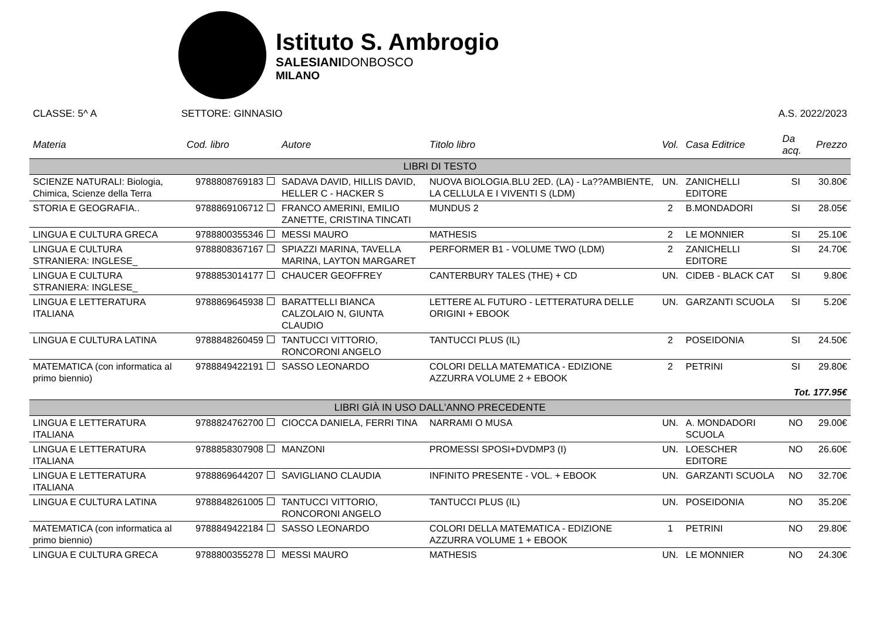Istituto S. Ambrogio
SALESIANIDONBOSCO
MILANO
CLASSE: 5^ A SETTORE: GINNASIO A.S. 2022/2023
| Materia | Cod. libro | Autore | Titolo libro | Vol. | Casa Editrice | Da acq. | Prezzo |
| --- | --- | --- | --- | --- | --- | --- | --- |
| LIBRI DI TESTO | | | | | | | |
| SCIENZE NATURALI: Biologia, Chimica, Scienze della Terra | 9788808769183 | SADAVA DAVID, HILLIS DAVID, HELLER C - HACKER S | NUOVA BIOLOGIA.BLU 2ED. (LA) - La??AMBIENTE, LA CELLULA E I VIVENTI S (LDM) | UN. | ZANICHELLI EDITORE | SI | 30.80€ |
| STORIA E GEOGRAFIA.. | 9788869106712 | FRANCO AMERINI, EMILIO ZANETTE, CRISTINA TINCATI | MUNDUS 2 | 2 | B.MONDADORI | SI | 28.05€ |
| LINGUA E CULTURA GRECA | 9788800355346 | MESSI MAURO | MATHESIS | 2 | LE MONNIER | SI | 25.10€ |
| LINGUA E CULTURA STRANIERA: INGLESE_ | 9788808367167 | SPIAZZI MARINA, TAVELLA MARINA, LAYTON MARGARET | PERFORMER B1 - VOLUME TWO (LDM) | 2 | ZANICHELLI EDITORE | SI | 24.70€ |
| LINGUA E CULTURA STRANIERA: INGLESE_ | 9788853014177 | CHAUCER GEOFFREY | CANTERBURY TALES (THE) + CD | UN. | CIDEB - BLACK CAT | SI | 9.80€ |
| LINGUA E LETTERATURA ITALIANA | 9788869645938 | BARATTELLI BIANCA CALZOLAIO N, GIUNTA CLAUDIO | LETTERE AL FUTURO - LETTERATURA DELLE ORIGINI + EBOOK | UN. | GARZANTI SCUOLA | SI | 5.20€ |
| LINGUA E CULTURA LATINA | 9788848260459 | TANTUCCI VITTORIO, RONCORONI ANGELO | TANTUCCI PLUS (IL) | 2 | POSEIDONIA | SI | 24.50€ |
| MATEMATICA (con informatica al primo biennio) | 9788849422191 | SASSO LEONARDO | COLORI DELLA MATEMATICA - EDIZIONE AZZURRA VOLUME 2 + EBOOK | 2 | PETRINI | SI | 29.80€ |
| Tot. 177.95€ | | | | | | | |
| LIBRI GIÀ IN USO DALL'ANNO PRECEDENTE | | | | | | | |
| LINGUA E LETTERATURA ITALIANA | 9788824762700 | CIOCCA DANIELA, FERRI TINA | NARRAMI O MUSA | UN. | A. MONDADORI SCUOLA | NO | 29.00€ |
| LINGUA E LETTERATURA ITALIANA | 9788858307908 | MANZONI | PROMESSI SPOSI+DVDMP3 (I) | UN. | LOESCHER EDITORE | NO | 26.60€ |
| LINGUA E LETTERATURA ITALIANA | 9788869644207 | SAVIGLIANO CLAUDIA | INFINITO PRESENTE - VOL. + EBOOK | UN. | GARZANTI SCUOLA | NO | 32.70€ |
| LINGUA E CULTURA LATINA | 9788848261005 | TANTUCCI VITTORIO, RONCORONI ANGELO | TANTUCCI PLUS (IL) | UN. | POSEIDONIA | NO | 35.20€ |
| MATEMATICA (con informatica al primo biennio) | 9788849422184 | SASSO LEONARDO | COLORI DELLA MATEMATICA - EDIZIONE AZZURRA VOLUME 1 + EBOOK | 1 | PETRINI | NO | 29.80€ |
| LINGUA E CULTURA GRECA | 9788800355278 | MESSI MAURO | MATHESIS | UN. | LE MONNIER | NO | 24.30€ |